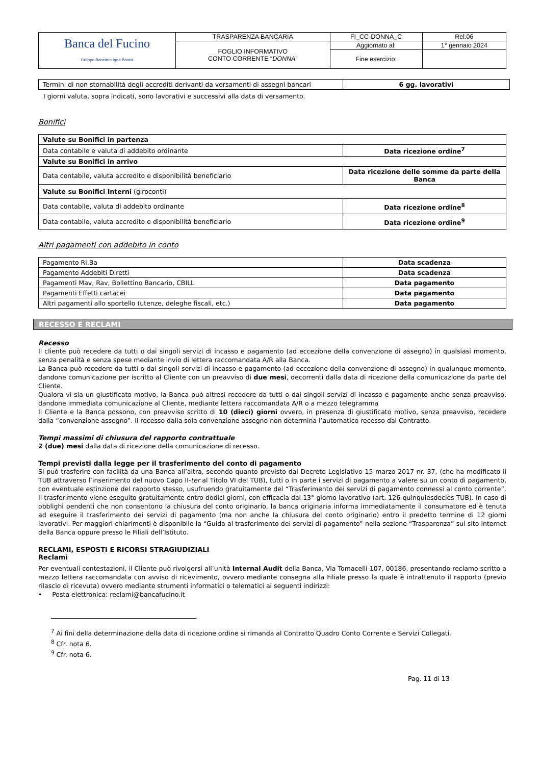| Banca del Fucino Gruppo Bancario Igea Banca | TRASPARENZA BANCARIA | FI_CC-DONNA_C | Rel.06 |
| | FOGLIO INFORMATIVO CONTO CORRENTE “ DONNA ” | Aggiornato al: | 1° gennaio 2024 |
| | | Fine esercizio: | |
| Termini di non stornabilità degli accrediti derivanti da versamenti di assegni bancari | 6 gg. lavorativi |
I giorni valuta, sopra indicati, sono lavorativi e successivi alla data di versamento.
Bonifici
| Valute su Bonifici in partenza | |
| Data contabile e valuta di addebito ordinante | Data ricezione ordine<sup>7</sup> |
| Valute su Bonifici in arrivo | |
| Data contabile, valuta accredito e disponibilità beneficiario | Data ricezione delle somme da parte della Banca |
| Valute su Bonifici Interni (giroconti) | |
| Data contabile, valuta di addebito ordinante | Data ricezione ordine<sup>8</sup> |
| Data contabile, valuta accredito e disponibilità beneficiario | Data ricezione ordine<sup>9</sup> |
Altri pagamenti con addebito in conto
| Pagamento Ri.Ba | Data scadenza |
| Pagamento Addebiti Diretti | Data scadenza |
| Pagamenti Mav, Rav, Bollettino Bancario, CBILL | Data pagamento |
| Pagamenti Effetti cartacei | Data pagamento |
| Altri pagamenti allo sportello (utenze, deleghe fiscali, etc.) | Data pagamento |
RECESSO E RECLAMI
Recesso
Il cliente può recedere da tutti o dai singoli servizi di incasso e pagamento (ad eccezione della convenzione di assegno) in qualsiasi momento, senza penalità e senza spese mediante invio di lettera raccomandata A/R alla Banca.
La Banca può recedere da tutti o dai singoli servizi di incasso e pagamento (ad eccezione della convenzione di assegno) in qualunque momento, dandone comunicazione per iscritto al Cliente con un preavviso di due mesi, decorrenti dalla data di ricezione della comunicazione da parte del Cliente.
Qualora vi sia un giustificato motivo, la Banca può altresì recedere da tutti o dai singoli servizi di incasso e pagamento anche senza preavviso, dandone immediata comunicazione al Cliente, mediante lettera raccomandata A/R o a mezzo telegramma
Il Cliente e la Banca possono, con preavviso scritto di 10 (dieci) giorni ovvero, in presenza di giustificato motivo, senza preavviso, recedere dalla “convenzione assegno”. Il recesso dalla sola convenzione assegno non determina l’automatico recesso dal Contratto.
Tempi massimi di chiusura del rapporto contrattuale
2 (due) mesi dalla data di ricezione della comunicazione di recesso.
Tempi previsti dalla legge per il trasferimento del conto di pagamento
Si può trasferire con facilità da una Banca all’altra, secondo quanto previsto dal Decreto Legislativo 15 marzo 2017 nr. 37, (che ha modificato il TUB attraverso l’inserimento del nuovo Capo II-ter al Titolo VI del TUB), tutti o in parte i servizi di pagamento a valere su un conto di pagamento, con eventuale estinzione del rapporto stesso, usufruendo gratuitamente del “Trasferimento dei servizi di pagamento connessi al conto corrente”. Il trasferimento viene eseguito gratuitamente entro dodici giorni, con efficacia dal 13° giorno lavorativo (art. 126-quinquiesdecies TUB). In caso di obblighi pendenti che non consentono la chiusura del conto originario, la banca originaria informa immediatamente il consumatore ed è tenuta ad eseguire il trasferimento dei servizi di pagamento (ma non anche la chiusura del conto originario) entro il predetto termine di 12 giorni lavorativi. Per maggiori chiarimenti è disponibile la “Guida al trasferimento dei servizi di pagamento” nella sezione “Trasparenza” sul sito internet della Banca oppure presso le Filiali dell’Istituto.
RECLAMI, ESPOSTI E RICORSI STRAGIUDIZIALI
Reclami
Per eventuali contestazioni, il Cliente può rivolgersi all’unità Internal Audit della Banca, Via Tomacelli 107, 00186, presentando reclamo scritto a mezzo lettera raccomandata con avviso di ricevimento, ovvero mediante consegna alla Filiale presso la quale è intrattenuto il rapporto (previo rilascio di ricevuta) ovvero mediante strumenti informatici o telematici ai seguenti indirizzi:
• Posta elettronica: reclami@bancafucino.it
<sup>7</sup> Ai fini della determinazione della data di ricezione ordine si rimanda al Contratto Quadro Conto Corrente e Servizi Collegati.
<sup>8</sup> Cfr. nota 6.
<sup>9</sup> Cfr. nota 6.
Pag. 11 di 13